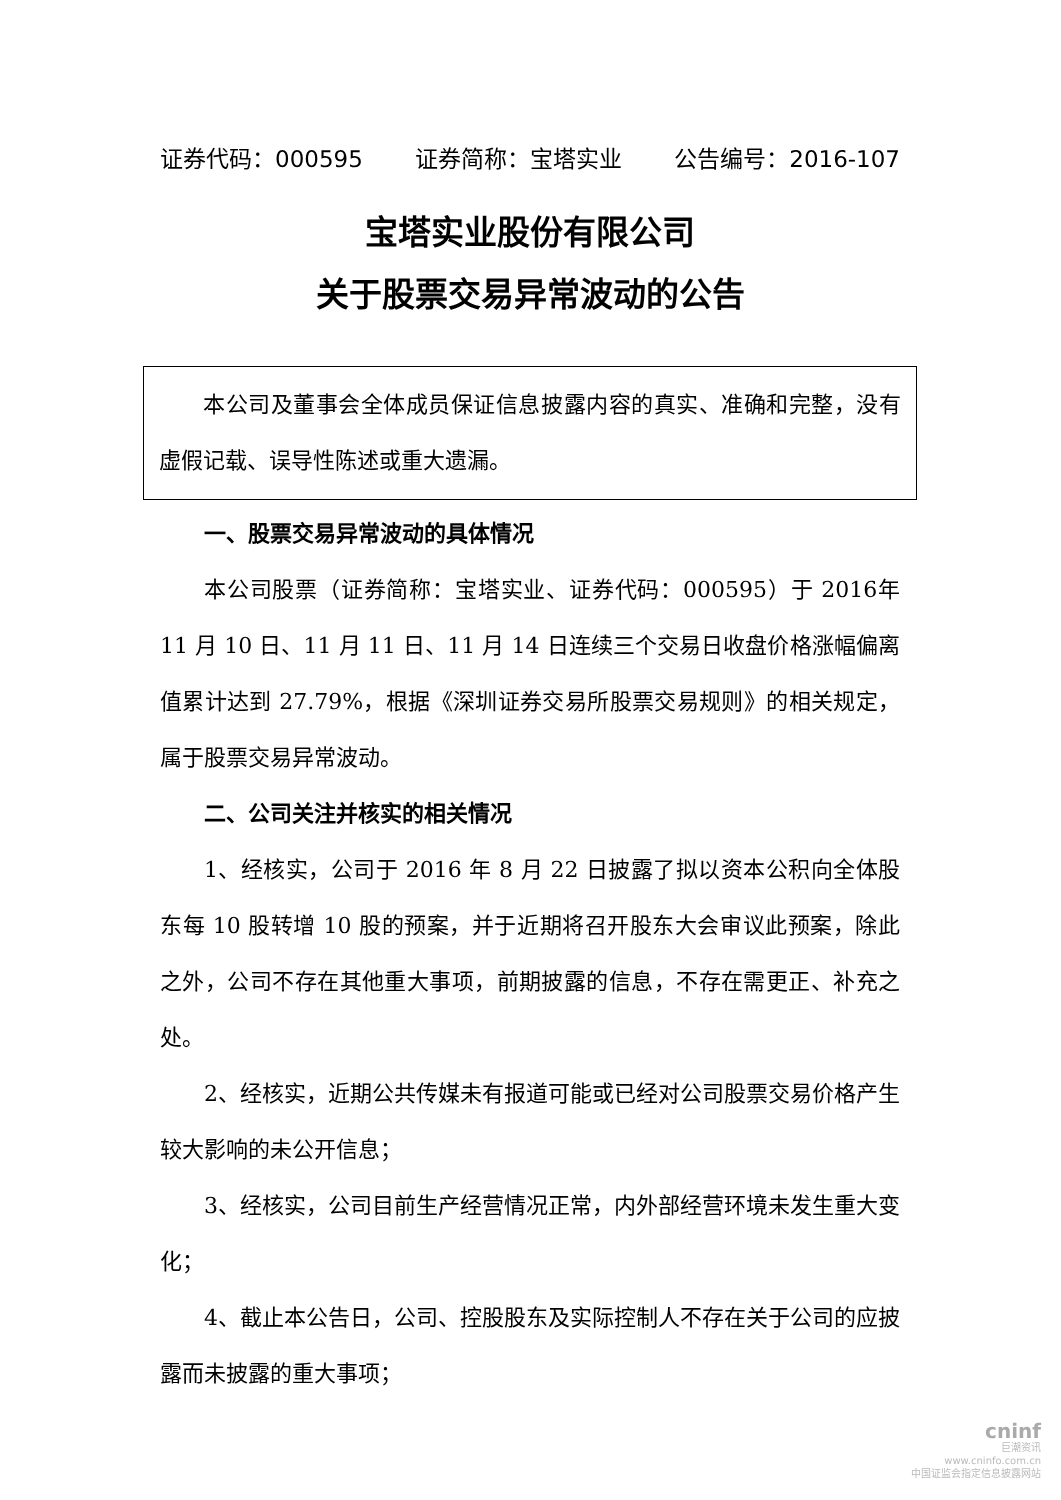证券代码：000595 证券简称：宝塔实业 公告编号：2016-107
宝塔实业股份有限公司
关于股票交易异常波动的公告
本公司及董事会全体成员保证信息披露内容的真实、准确和完整，没有虚假记载、误导性陈述或重大遗漏。
一、股票交易异常波动的具体情况
本公司股票（证券简称：宝塔实业、证券代码：000595）于 2016年 11 月 10 日、11 月 11 日、11 月 14 日连续三个交易日收盘价格涨幅偏离值累计达到 27.79%，根据《深圳证券交易所股票交易规则》的相关规定，属于股票交易异常波动。
二、公司关注并核实的相关情况
1、经核实，公司于 2016 年 8 月 22 日披露了拟以资本公积向全体股东每 10 股转增 10 股的预案，并于近期将召开股东大会审议此预案，除此之外，公司不存在其他重大事项，前期披露的信息，不存在需更正、补充之处。
2、经核实，近期公共传媒未有报道可能或已经对公司股票交易价格产生较大影响的未公开信息；
3、经核实，公司目前生产经营情况正常，内外部经营环境未发生重大变化；
4、截止本公告日，公司、控股股东及实际控制人不存在关于公司的应披露而未披露的重大事项；
cninf
巨潮资讯
www.cninfo.com.cn
中国证监会指定信息披露网站